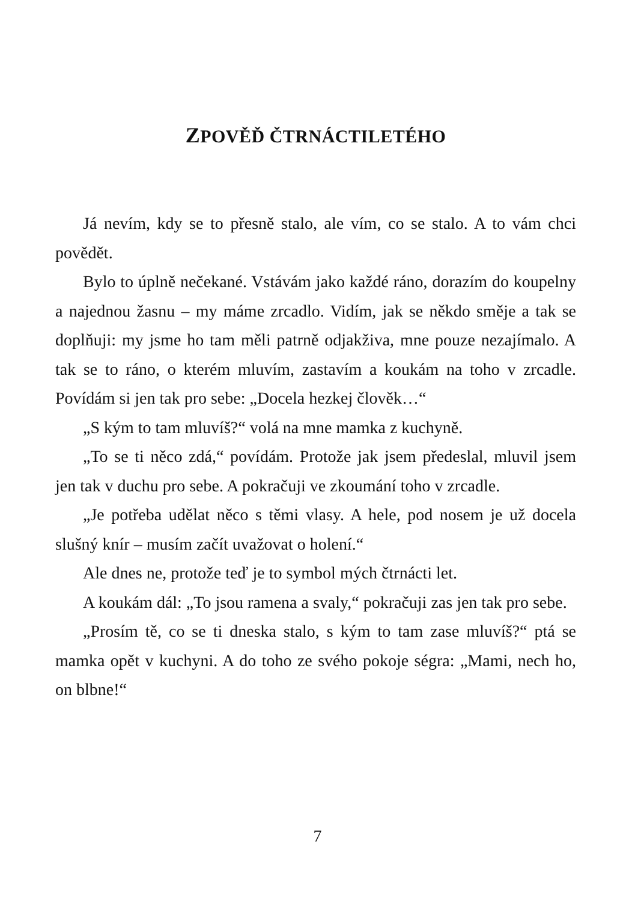ZPOVĚĎ ČTRNÁCTILETÉHO
Já nevím, kdy se to přesně stalo, ale vím, co se stalo. A to vám chci povědět.
Bylo to úplně nečekané. Vstávám jako každé ráno, dorazím do koupelny a najednou žasnu – my máme zrcadlo. Vidím, jak se někdo směje a tak se doplňuji: my jsme ho tam měli patrně odjakživa, mne pouze nezajímalo. A tak se to ráno, o kterém mluvím, zastavím a koukám na toho v zrcadle. Povídám si jen tak pro sebe: „Docela hezkej člověk…“
„S kým to tam mluvíš?“ volá na mne mamka z kuchyně.
„To se ti něco zdá,“ povídám. Protože jak jsem předeslal, mluvil jsem jen tak v duchu pro sebe. A pokračuji ve zkoumání toho v zrcadle.
„Je potřeba udělat něco s těmi vlasy. A hele, pod nosem je už docela slušný knír – musím začít uvažovat o holení.“
Ale dnes ne, protože teď je to symbol mých čtrnácti let.
A koukám dál: „To jsou ramena a svaly,“ pokračuji zas jen tak pro sebe.
„Prosím tě, co se ti dneska stalo, s kým to tam zase mluvíš?“ ptá se mamka opět v kuchyni. A do toho ze svého pokoje ségra: „Mami, nech ho, on blbne!“
7